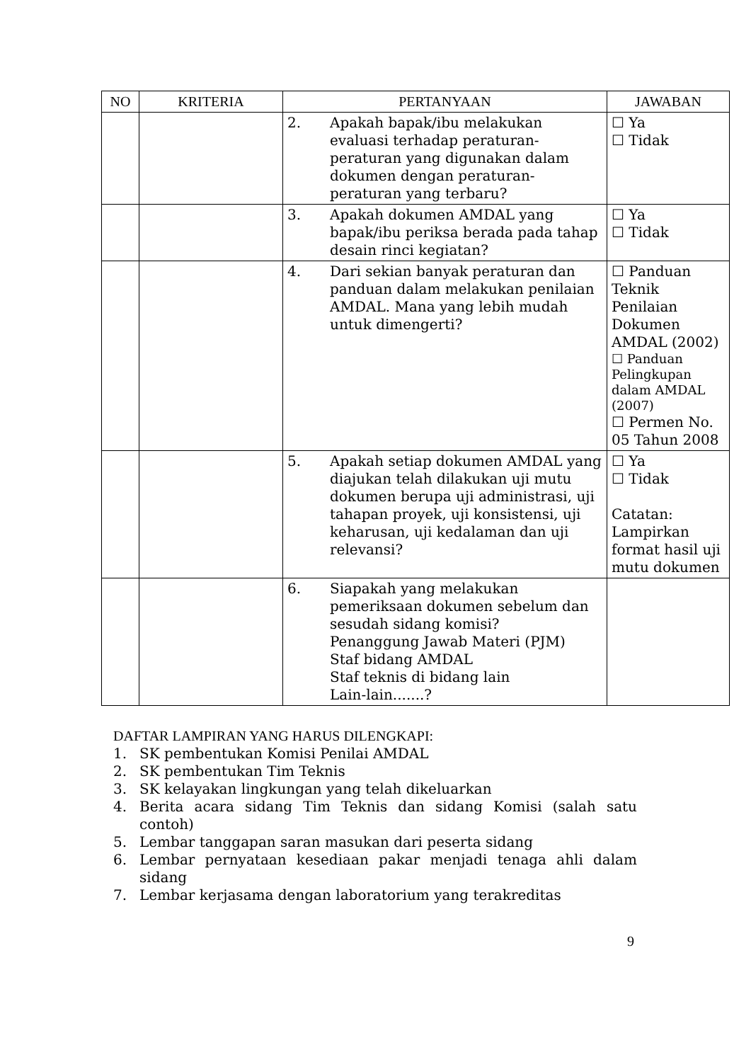| NO | KRITERIA | PERTANYAAN | JAWABAN |
| --- | --- | --- | --- |
| | | 2. Apakah bapak/ibu melakukan evaluasi terhadap peraturan-peraturan yang digunakan dalam dokumen dengan peraturan-peraturan yang terbaru? | ☐ Ya ☐ Tidak |
| | | 3. Apakah dokumen AMDAL yang bapak/ibu periksa berada pada tahap desain rinci kegiatan? | ☐ Ya ☐ Tidak |
| | | 4. Dari sekian banyak peraturan dan panduan dalam melakukan penilaian AMDAL. Mana yang lebih mudah untuk dimengerti? | ☐ Panduan Teknik Penilaian Dokumen AMDAL (2002) ☐ Panduan Pelingkupan dalam AMDAL (2007) ☐ Permen No. 05 Tahun 2008 |
| | | 5. Apakah setiap dokumen AMDAL yang diajukan telah dilakukan uji mutu dokumen berupa uji administrasi, uji tahapan proyek, uji konsistensi, uji keharusan, uji kedalaman dan uji relevansi? | ☐ Ya ☐ Tidak Catatan: Lampirkan format hasil uji mutu dokumen |
| | | 6. Siapakah yang melakukan pemeriksaan dokumen sebelum dan sesudah sidang komisi? Penanggung Jawab Materi (PJM) Staf bidang AMDAL Staf teknis di bidang lain Lain-lain.......? | |
DAFTAR LAMPIRAN YANG HARUS DILENGKAPI:
1. SK pembentukan Komisi Penilai AMDAL
2. SK pembentukan Tim Teknis
3. SK kelayakan lingkungan yang telah dikeluarkan
4. Berita acara sidang Tim Teknis dan sidang Komisi (salah satu contoh)
5. Lembar tanggapan saran masukan dari peserta sidang
6. Lembar pernyataan kesediaan pakar menjadi tenaga ahli dalam sidang
7. Lembar kerjasama dengan laboratorium yang terakreditas
9